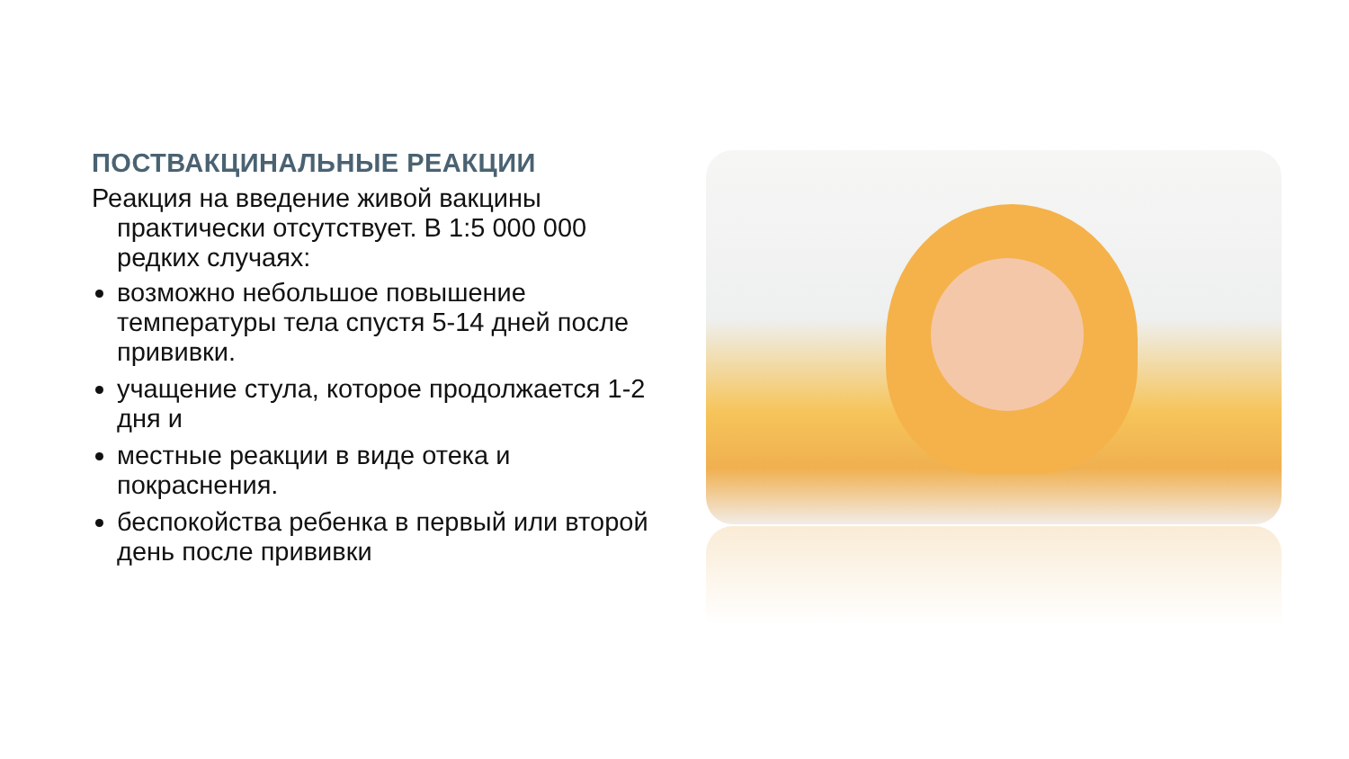ПОСТВАКЦИНАЛЬНЫЕ РЕАКЦИИ
Реакция на введение живой вакцины практически отсутствует. В 1:5 000 000 редких случаях:
возможно небольшое повышение температуры тела спустя 5-14 дней после прививки.
учащение стула, которое продолжается 1-2 дня и
местные реакции в виде отека и покраснения.
беспокойства ребенка в первый или второй день после прививки